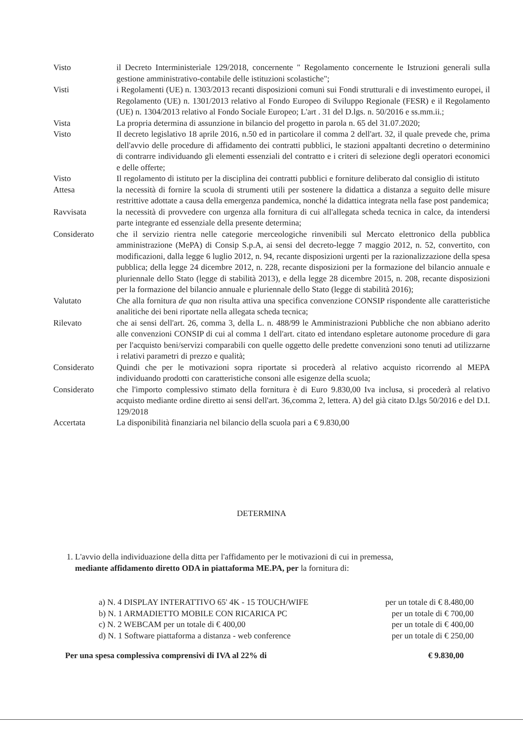Visto il Decreto Interministeriale 129/2018, concernente " Regolamento concernente le Istruzioni generali sulla gestione amministrativo-contabile delle istituzioni scolastiche";
Visti i Regolamenti (UE) n. 1303/2013 recanti disposizioni comuni sui Fondi strutturali e di investimento europei, il Regolamento (UE) n. 1301/2013 relativo al Fondo Europeo di Sviluppo Regionale (FESR) e il Regolamento (UE) n. 1304/2013 relativo al Fondo Sociale Europeo; L'art . 31 del D.lgs. n. 50/2016 e ss.mm.ii.;
Vista La propria determina di assunzione in bilancio del progetto in parola n. 65 del 31.07.2020;
Visto Il decreto legislativo 18 aprile 2016, n.50 ed in particolare il comma 2 dell'art. 32, il quale prevede che, prima dell'avvio delle procedure di affidamento dei contratti pubblici, le stazioni appaltanti decretino o determinino di contrarre individuando gli elementi essenziali del contratto e i criteri di selezione degli operatori economici e delle offerte;
Visto Il regolamento di istituto per la disciplina dei contratti pubblici e forniture deliberato dal consiglio di istituto
Attesa la necessità di fornire la scuola di strumenti utili per sostenere la didattica a distanza a seguito delle misure restrittive adottate a causa della emergenza pandemica, nonché la didattica integrata nella fase post pandemica;
Ravvisata la necessità di provvedere con urgenza alla fornitura di cui all'allegata scheda tecnica in calce, da intendersi parte integrante ed essenziale della presente determina;
Considerato che il servizio rientra nelle categorie merceologiche rinvenibili sul Mercato elettronico della pubblica amministrazione (MePA) di Consip S.p.A, ai sensi del decreto-legge 7 maggio 2012, n. 52, convertito, con modificazioni, dalla legge 6 luglio 2012, n. 94, recante disposizioni urgenti per la razionalizzazione della spesa pubblica; della legge 24 dicembre 2012, n. 228, recante disposizioni per la formazione del bilancio annuale e pluriennale dello Stato (legge di stabilità 2013), e della legge 28 dicembre 2015, n. 208, recante disposizioni per la formazione del bilancio annuale e pluriennale dello Stato (legge di stabilità 2016);
Valutato Che alla fornitura de qua non risulta attiva una specifica convenzione CONSIP rispondente alle caratteristiche analitiche dei beni riportate nella allegata scheda tecnica;
Rilevato che ai sensi dell'art. 26, comma 3, della L. n. 488/99 le Amministrazioni Pubbliche che non abbiano aderito alle convenzioni CONSIP di cui al comma 1 dell'art. citato ed intendano espletare autonome procedure di gara per l'acquisto beni/servizi comparabili con quelle oggetto delle predette convenzioni sono tenuti ad utilizzarne i relativi parametri di prezzo e qualità;
Considerato Quindi che per le motivazioni sopra riportate si procederà al relativo acquisto ricorrendo al MEPA individuando prodotti con caratteristiche consoni alle esigenze della scuola;
Considerato che l'importo complessivo stimato della fornitura è di Euro 9.830,00 Iva inclusa, si procederà al relativo acquisto mediante ordine diretto ai sensi dell'art. 36,comma 2, lettera. A) del già citato D.lgs 50/2016 e del D.I. 129/2018
Accertata La disponibilità finanziaria nel bilancio della scuola pari a € 9.830,00
DETERMINA
1. L'avvio della individuazione della ditta per l'affidamento per le motivazioni di cui in premessa,
mediante affidamento diretto ODA in piattaforma ME.PA, per la fornitura di:
a) N. 4 DISPLAY INTERATTIVO 65' 4K - 15 TOUCH/WIFE per un totale di € 8.480,00
b) N. 1 ARMADIETTO MOBILE CON RICARICA PC per un totale di € 700,00
c) N. 2 WEBCAM per un totale di € 400,00 per un totale di € 400,00
d) N. 1 Software piattaforma a distanza - web conference per un totale di € 250,00
Per una spesa complessiva comprensivi di IVA al 22% di € 9.830,00